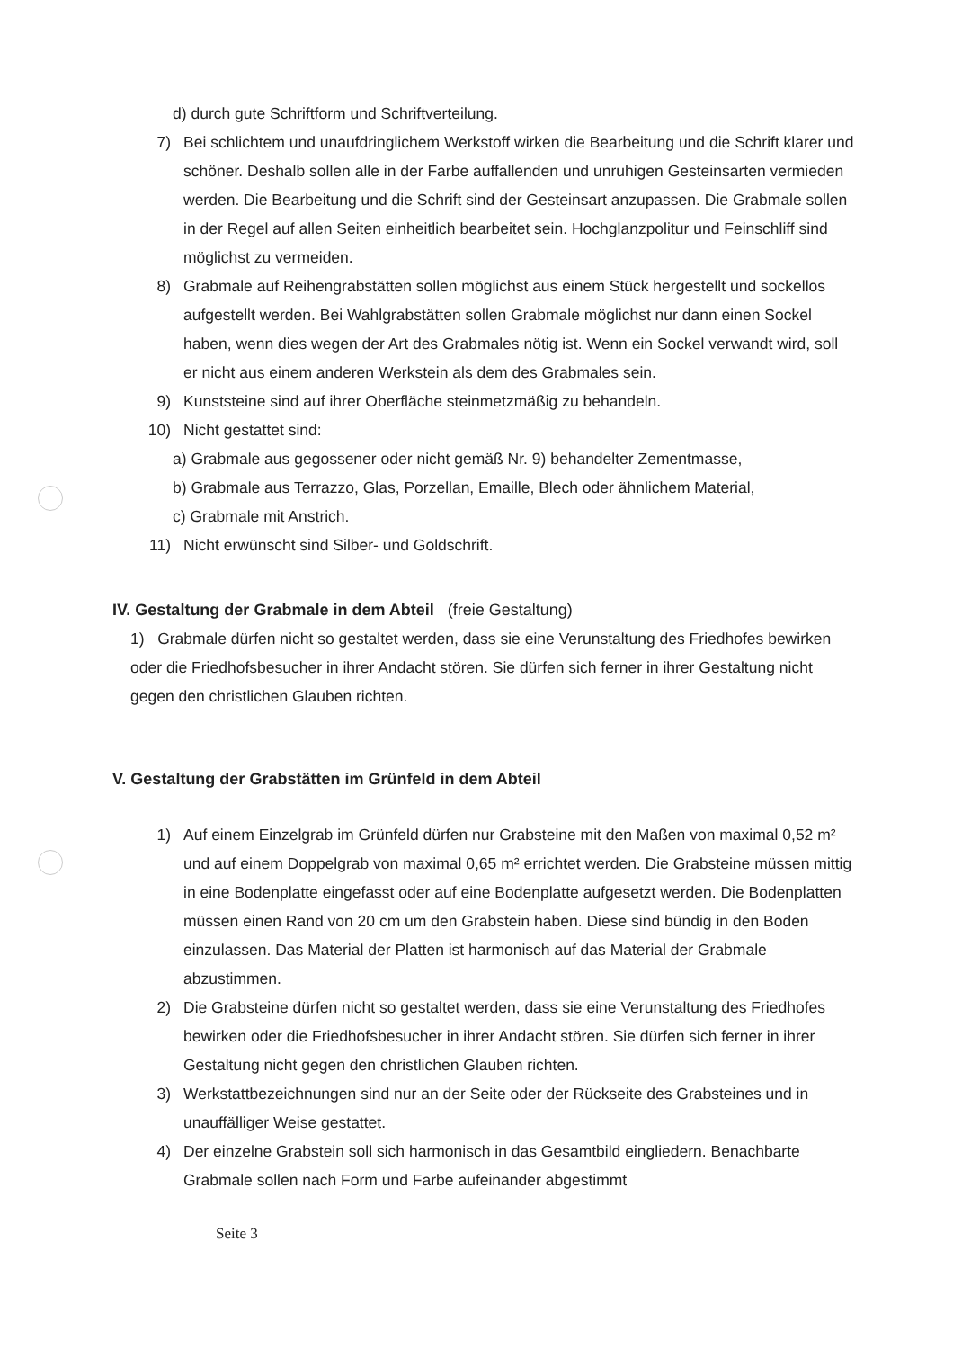d) durch gute Schriftform und Schriftverteilung.
7) Bei schlichtem und unaufdringlichem Werkstoff wirken die Bearbeitung und die Schrift klarer und schöner. Deshalb sollen alle in der Farbe auffallenden und unruhigen Gesteinsarten vermieden werden. Die Bearbeitung und die Schrift sind der Gesteinsart anzupassen. Die Grabmale sollen in der Regel auf allen Seiten einheitlich bearbeitet sein. Hochglanzpolitur und Feinschliff sind möglichst zu vermeiden.
8) Grabmale auf Reihengrabstätten sollen möglichst aus einem Stück hergestellt und sockellos aufgestellt werden. Bei Wahlgrabstätten sollen Grabmale möglichst nur dann einen Sockel haben, wenn dies wegen der Art des Grabmales nötig ist. Wenn ein Sockel verwandt wird, soll er nicht aus einem anderen Werkstein als dem des Grabmales sein.
9) Kunststeine sind auf ihrer Oberfläche steinmetzmäßig zu behandeln.
10) Nicht gestattet sind:
a) Grabmale aus gegossener oder nicht gemäß Nr. 9) behandelter Zementmasse,
b) Grabmale aus Terrazzo, Glas, Porzellan, Emaille, Blech oder ähnlichem Material,
c) Grabmale mit Anstrich.
11) Nicht erwünscht sind Silber- und Goldschrift.
IV. Gestaltung der Grabmale in dem Abteil (freie Gestaltung)
1) Grabmale dürfen nicht so gestaltet werden, dass sie eine Verunstaltung des Friedhofes bewirken oder die Friedhofsbesucher in ihrer Andacht stören. Sie dürfen sich ferner in ihrer Gestaltung nicht gegen den christlichen Glauben richten.
V. Gestaltung der Grabstätten im Grünfeld in dem Abteil
1) Auf einem Einzelgrab im Grünfeld dürfen nur Grabsteine mit den Maßen von maximal 0,52 m² und auf einem Doppelgrab von maximal 0,65 m² errichtet werden. Die Grabsteine müssen mittig in eine Bodenplatte eingefasst oder auf eine Bodenplatte aufgesetzt werden. Die Bodenplatten müssen einen Rand von 20 cm um den Grabstein haben. Diese sind bündig in den Boden einzulassen. Das Material der Platten ist harmonisch auf das Material der Grabmale abzustimmen.
2) Die Grabsteine dürfen nicht so gestaltet werden, dass sie eine Verunstaltung des Friedhofes bewirken oder die Friedhofsbesucher in ihrer Andacht stören. Sie dürfen sich ferner in ihrer Gestaltung nicht gegen den christlichen Glauben richten.
3) Werkstattbezeichnungen sind nur an der Seite oder der Rückseite des Grabsteines und in unauffälliger Weise gestattet.
4) Der einzelne Grabstein soll sich harmonisch in das Gesamtbild eingliedern. Benachbarte Grabmale sollen nach Form und Farbe aufeinander abgestimmt
Seite 3